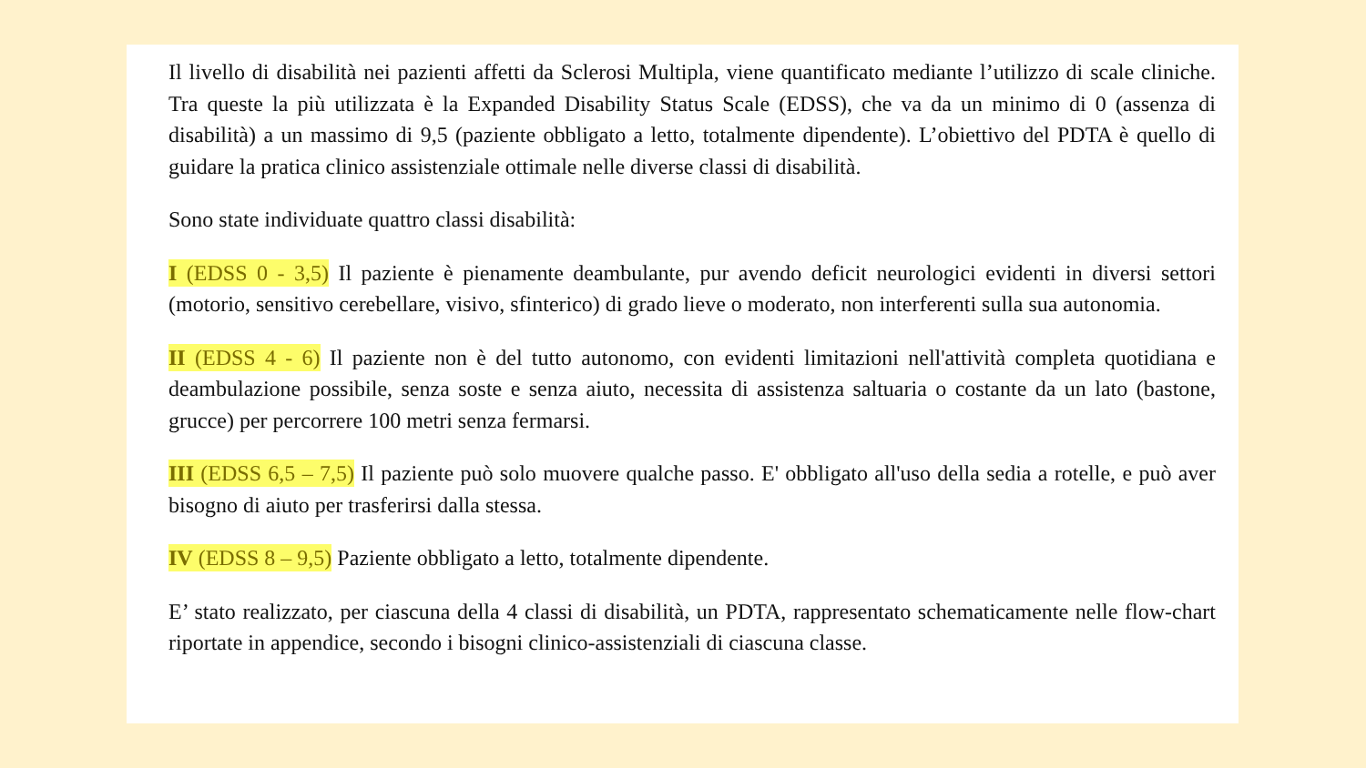Il livello di disabilità nei pazienti affetti da Sclerosi Multipla, viene quantificato mediante l’utilizzo di scale cliniche. Tra queste la più utilizzata è la Expanded Disability Status Scale (EDSS), che va da un minimo di 0 (assenza di disabilità) a un massimo di 9,5 (paziente obbligato a letto, totalmente dipendente). L’obiettivo del PDTA è quello di guidare la pratica clinico assistenziale ottimale nelle diverse classi di disabilità.
Sono state individuate quattro classi disabilità:
I (EDSS 0 - 3,5) Il paziente è pienamente deambulante, pur avendo deficit neurologici evidenti in diversi settori (motorio, sensitivo cerebellare, visivo, sfinterico) di grado lieve o moderato, non interferenti sulla sua autonomia.
II (EDSS 4 - 6) Il paziente non è del tutto autonomo, con evidenti limitazioni nell'attività completa quotidiana e deambulazione possibile, senza soste e senza aiuto, necessita di assistenza saltuaria o costante da un lato (bastone, grucce) per percorrere 100 metri senza fermarsi.
III (EDSS 6,5 – 7,5) Il paziente può solo muovere qualche passo. E' obbligato all'uso della sedia a rotelle, e può aver bisogno di aiuto per trasferirsi dalla stessa.
IV (EDSS 8 – 9,5) Paziente obbligato a letto, totalmente dipendente.
E’ stato realizzato, per ciascuna della 4 classi di disabilità, un PDTA, rappresentato schematicamente nelle flow-chart riportate in appendice, secondo i bisogni clinico-assistenziali di ciascuna classe.